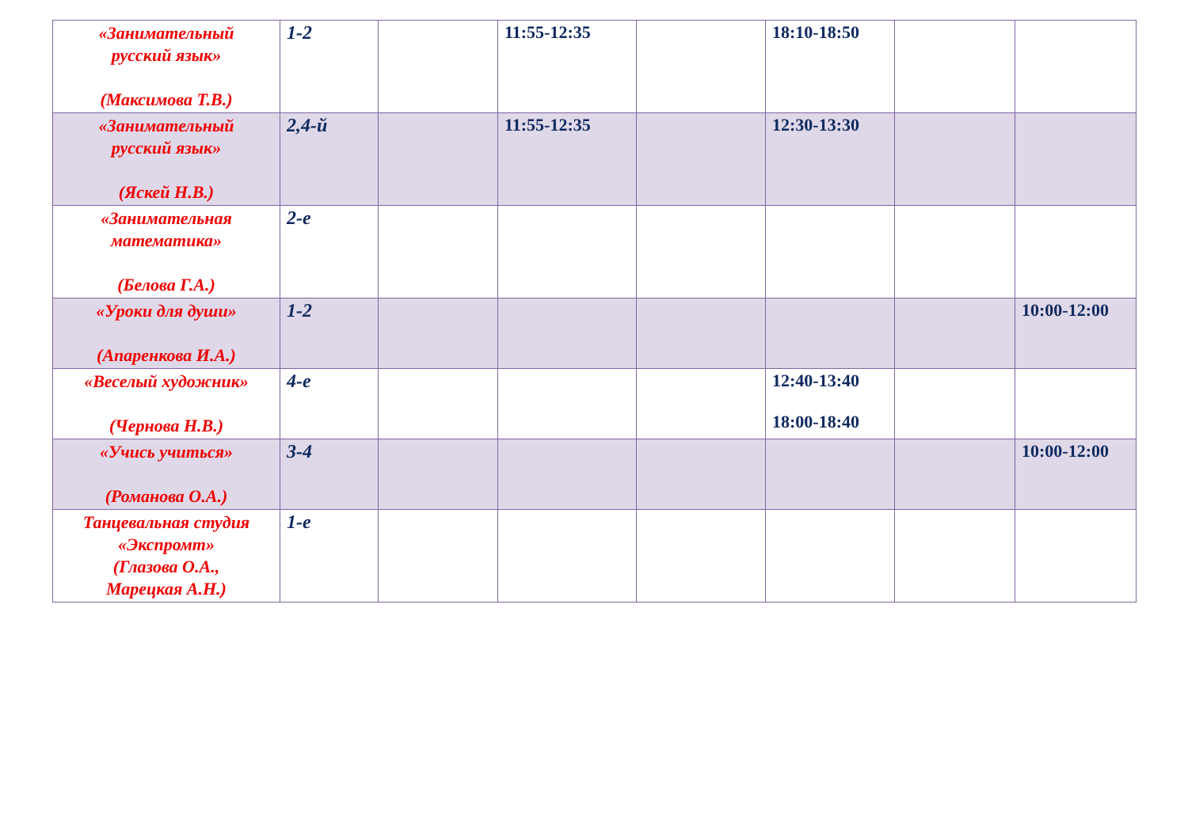| «Занимательный русский язык» (Максимова Т.В.) | 1-2 | | 11:55-12:35 | | 18:10-18:50 | | |
| «Занимательный русский язык» (Яскей Н.В.) | 2,4-й | | 11:55-12:35 | | 12:30-13:30 | | |
| «Занимательная математика» (Белова Г.А.) | 2-е | | | | | | |
| «Уроки для души» (Апаренкова И.А.) | 1-2 | | | | | | 10:00-12:00 |
| «Веселый художник» (Чернова Н.В.) | 4-е | | | | 12:40-13:40 18:00-18:40 | | |
| «Учись учиться» (Романова О.А.) | 3-4 | | | | | | 10:00-12:00 |
| Танцевальная студия «Экспромт» (Глазова О.А., Марецкая А.Н.) | 1-е | | | | | | |